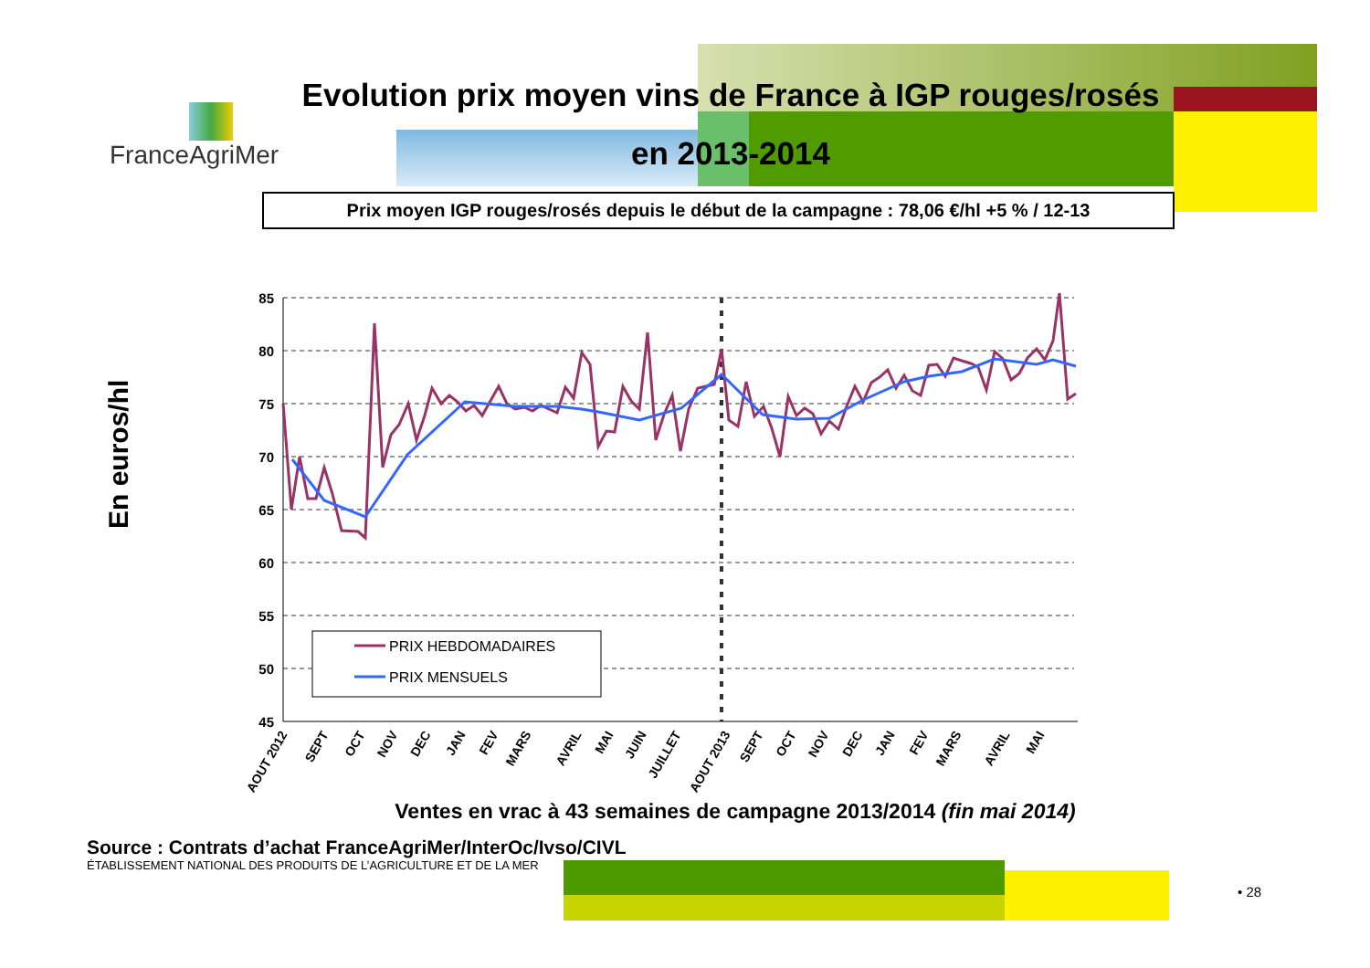FranceAgriMer
Evolution prix moyen vins de France à IGP rouges/rosés
en 2013-2014
Prix moyen IGP rouges/rosés depuis le début de la campagne : 78,06 €/hl +5 % / 12-13
85
80
75
70
65
60
55
50
45
PRIX HEBDOMADAIRES
PRIX MENSUELS
En euros/hl
AOUT 2012
SEPT
OCT
NOV
DEC
JAN
FEV
MARS
AVRIL
MAI
JUIN
JUILLET
AOUT 2013
SEPT
OCT
NOV
DEC
JAN
FEV
MARS
AVRIL
MAI
Ventes en vrac à 43 semaines de campagne 2013/2014 (fin mai 2014)
Source : Contrats d’achat FranceAgriMer/InterOc/Ivso/CIVL
ÉTABLISSEMENT NATIONAL DES PRODUITS DE L’AGRICULTURE ET DE LA MER
• 28